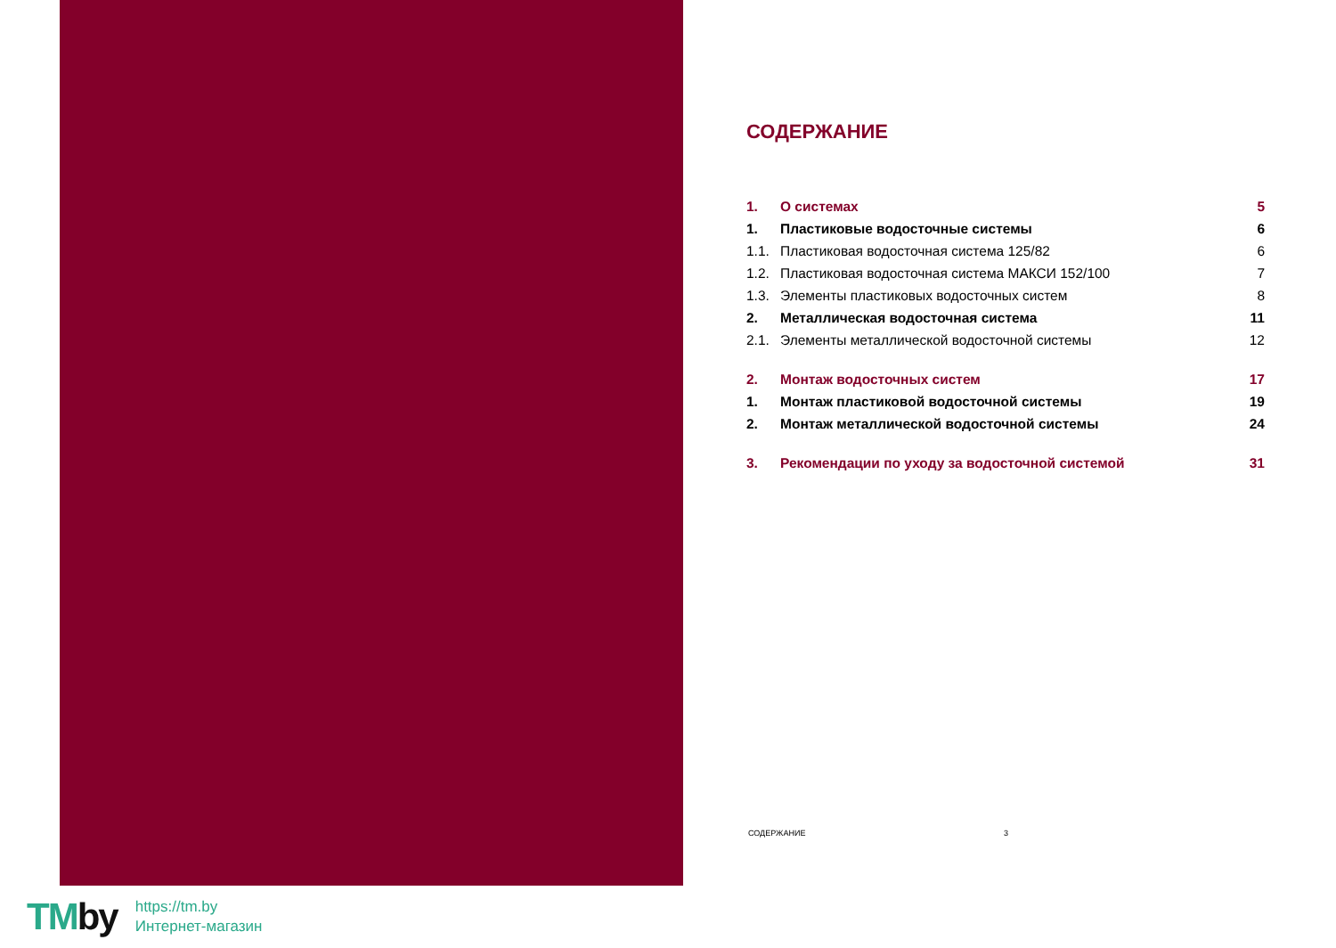СОДЕРЖАНИЕ
1. О системах 5
1. Пластиковые водосточные системы
6
1.1. Пластиковая водосточная система 125/82
6
1.2. Пластиковая водосточная система МАКСИ 152/100
7
1.3. Элементы пластиковых водосточных систем
8
2. Металлическая водосточная система
11
2.1. Элементы металлической водосточной системы
12
2. Монтаж водосточных систем 17
1. Монтаж пластиковой водосточной системы
19
2. Монтаж металлической водосточной системы
24
3. Рекомендации по уходу за водосточной системой
31
СОДЕРЖАНИЕ 3
TMby
https://tm.by
Интернет-магазин